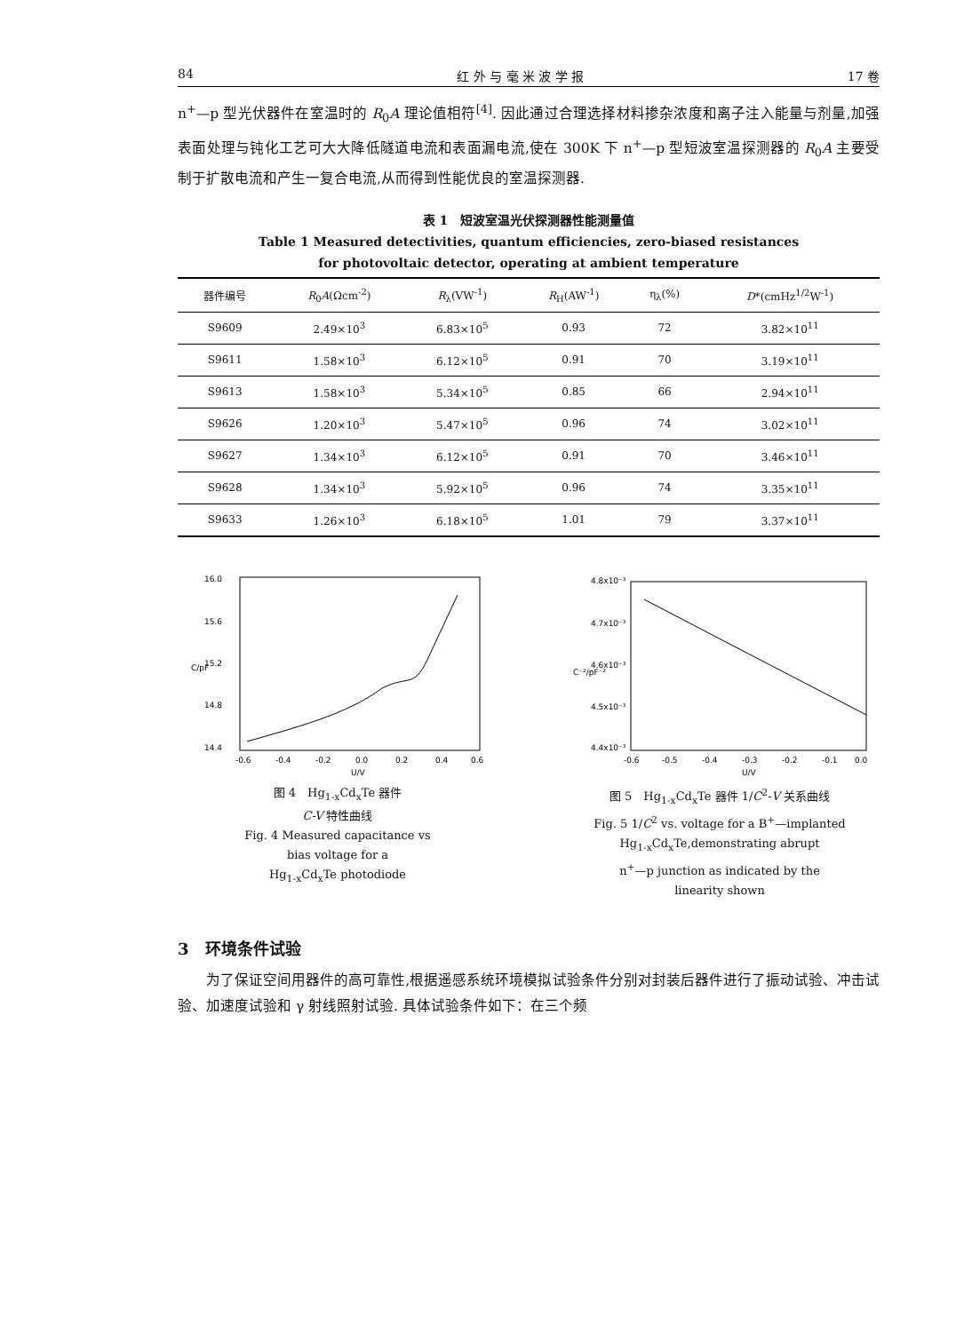84 红 外 与 毫 米 波 学 报 17 卷
n<sup>+</sup>—p 型光伏器件在室温时的 R<sub>0</sub>A 理论值相符<sup>[4]</sup>. 因此通过合理选择材料掺杂浓度和离子注入能量与剂量,加强表面处理与钝化工艺可大大降低隧道电流和表面漏电流,使在 300K 下 n<sup>+</sup>—p 型短波室温探测器的 R<sub>0</sub>A 主要受制于扩散电流和产生一复合电流,从而得到性能优良的室温探测器.
表 1　短波室温光伏探测器性能测量值
Table 1 Measured detectivities, quantum efficiencies, zero-biased resistances
for photovoltaic detector, operating at ambient temperature
| 器件编号 | R<sub>0</sub> A (Ωcm<sup>-2</sup>) | R<sub>λ</sub>(VW<sup>-1</sup>) | R<sub>H</sub>(AW<sup>-1</sup>) | η<sub>λ</sub>(%) | D *(cmHz<sup>1/2</sup>W<sup>-1</sup>) |
| --- | --- | --- | --- | --- | --- |
| S9609 | 2.49×10<sup>3</sup> | 6.83×10<sup>5</sup> | 0.93 | 72 | 3.82×10<sup>11</sup> |
| S9611 | 1.58×10<sup>3</sup> | 6.12×10<sup>5</sup> | 0.91 | 70 | 3.19×10<sup>11</sup> |
| S9613 | 1.58×10<sup>3</sup> | 5.34×10<sup>5</sup> | 0.85 | 66 | 2.94×10<sup>11</sup> |
| S9626 | 1.20×10<sup>3</sup> | 5.47×10<sup>5</sup> | 0.96 | 74 | 3.02×10<sup>11</sup> |
| S9627 | 1.34×10<sup>3</sup> | 6.12×10<sup>5</sup> | 0.91 | 70 | 3.46×10<sup>11</sup> |
| S9628 | 1.34×10<sup>3</sup> | 5.92×10<sup>5</sup> | 0.96 | 74 | 3.35×10<sup>11</sup> |
| S9633 | 1.26×10<sup>3</sup> | 6.18×10<sup>5</sup> | 1.01 | 79 | 3.37×10<sup>11</sup> |
16.0
15.6
15.2
14.8
14.4
C/pF
-0.6
-0.4
-0.2
0.0
0.2
0.4
0.6
U/V
图 4　Hg<sub>1-x</sub>Cd<sub>x</sub>Te 器件
C-V 特性曲线
Fig. 4 Measured capacitance vs
bias voltage for a
Hg<sub>1-x</sub>Cd<sub>x</sub>Te photodiode
4.8x10⁻³
4.7x10⁻³
4.6x10⁻³
4.5x10⁻³
4.4x10⁻³
C⁻²/pF⁻²
-0.6
-0.5
-0.4
-0.3
-0.2
-0.1
0.0
U/V
图 5　Hg<sub>1-x</sub>Cd<sub>x</sub>Te 器件 1/C<sup>2</sup>-V 关系曲线
Fig. 5 1/C<sup>2</sup> vs. voltage for a B<sup>+</sup>—implanted
Hg<sub>1-x</sub>Cd<sub>x</sub>Te,demonstrating abrupt
n<sup>+</sup>—p junction as indicated by the
linearity shown
3　环境条件试验
　　为了保证空间用器件的高可靠性,根据遥感系统环境模拟试验条件分别对封装后器件进行了振动试验、冲击试验、加速度试验和 γ 射线照射试验. 具体试验条件如下：在三个频